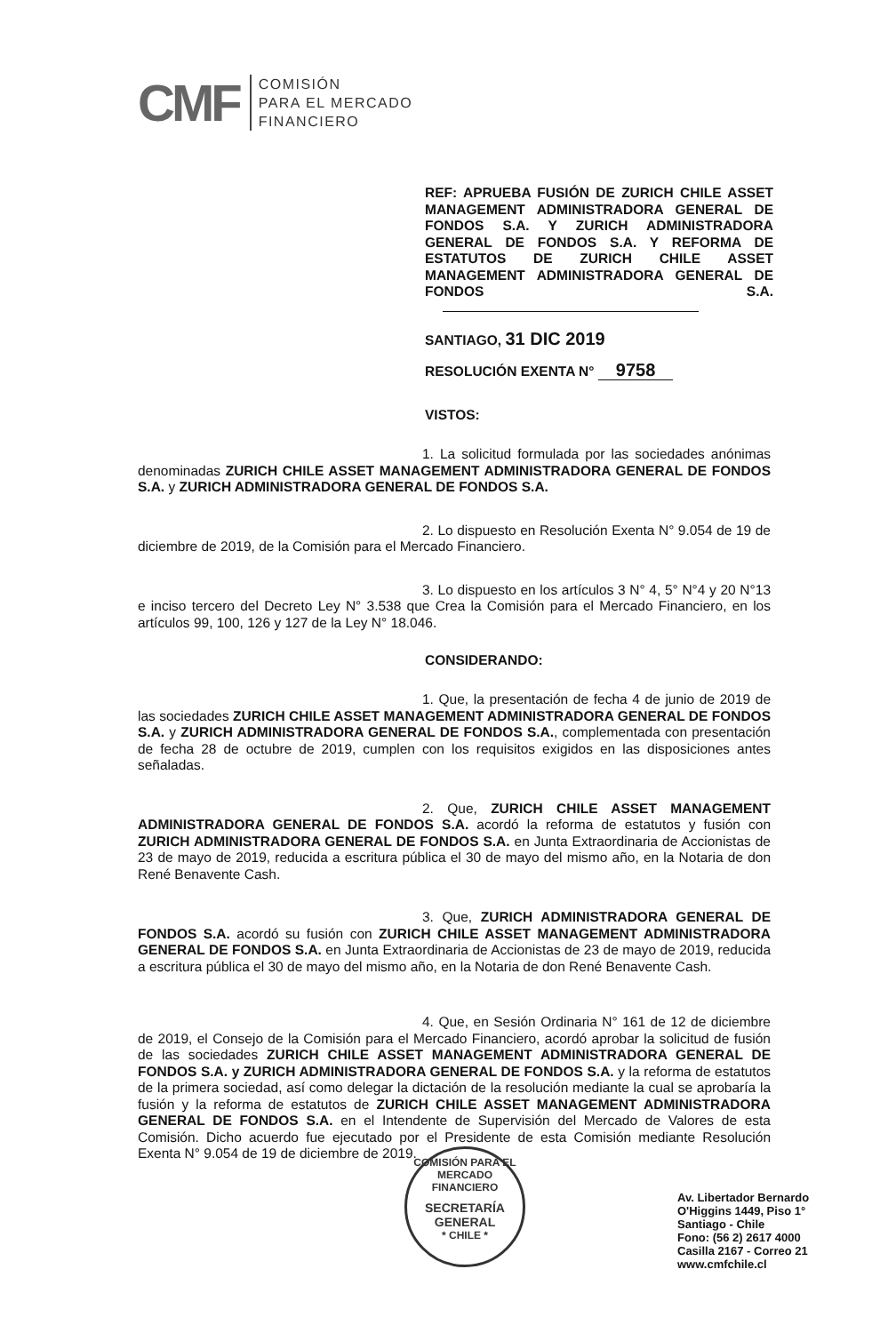CMF
COMISIÓN
PARA EL MERCADO
FINANCIERO
REF: APRUEBA FUSIÓN DE ZURICH CHILE ASSET MANAGEMENT ADMINISTRADORA GENERAL DE FONDOS S.A. Y ZURICH ADMINISTRADORA GENERAL DE FONDOS S.A. Y REFORMA DE ESTATUTOS DE ZURICH CHILE ASSET MANAGEMENT ADMINISTRADORA GENERAL DE FONDOS S.A.
SANTIAGO, 31 DIC 2019
RESOLUCIÓN EXENTA N° 9758
VISTOS:
1. La solicitud formulada por las sociedades anónimas denominadas ZURICH CHILE ASSET MANAGEMENT ADMINISTRADORA GENERAL DE FONDOS S.A. y ZURICH ADMINISTRADORA GENERAL DE FONDOS S.A.
2. Lo dispuesto en Resolución Exenta N° 9.054 de 19 de diciembre de 2019, de la Comisión para el Mercado Financiero.
3. Lo dispuesto en los artículos 3 N° 4, 5° N°4 y 20 N°13 e inciso tercero del Decreto Ley N° 3.538 que Crea la Comisión para el Mercado Financiero, en los artículos 99, 100, 126 y 127 de la Ley N° 18.046.
CONSIDERANDO:
1. Que, la presentación de fecha 4 de junio de 2019 de las sociedades ZURICH CHILE ASSET MANAGEMENT ADMINISTRADORA GENERAL DE FONDOS S.A. y ZURICH ADMINISTRADORA GENERAL DE FONDOS S.A., complementada con presentación de fecha 28 de octubre de 2019, cumplen con los requisitos exigidos en las disposiciones antes señaladas.
2. Que, ZURICH CHILE ASSET MANAGEMENT ADMINISTRADORA GENERAL DE FONDOS S.A. acordó la reforma de estatutos y fusión con ZURICH ADMINISTRADORA GENERAL DE FONDOS S.A. en Junta Extraordinaria de Accionistas de 23 de mayo de 2019, reducida a escritura pública el 30 de mayo del mismo año, en la Notaria de don René Benavente Cash.
3. Que, ZURICH ADMINISTRADORA GENERAL DE FONDOS S.A. acordó su fusión con ZURICH CHILE ASSET MANAGEMENT ADMINISTRADORA GENERAL DE FONDOS S.A. en Junta Extraordinaria de Accionistas de 23 de mayo de 2019, reducida a escritura pública el 30 de mayo del mismo año, en la Notaria de don René Benavente Cash.
4. Que, en Sesión Ordinaria N° 161 de 12 de diciembre de 2019, el Consejo de la Comisión para el Mercado Financiero, acordó aprobar la solicitud de fusión de las sociedades ZURICH CHILE ASSET MANAGEMENT ADMINISTRADORA GENERAL DE FONDOS S.A. y ZURICH ADMINISTRADORA GENERAL DE FONDOS S.A. y la reforma de estatutos de la primera sociedad, así como delegar la dictación de la resolución mediante la cual se aprobaría la fusión y la reforma de estatutos de ZURICH CHILE ASSET MANAGEMENT ADMINISTRADORA GENERAL DE FONDOS S.A. en el Intendente de Supervisión del Mercado de Valores de esta Comisión. Dicho acuerdo fue ejecutado por el Presidente de esta Comisión mediante Resolución Exenta N° 9.054 de 19 de diciembre de 2019.
COMISIÓN PARA EL MERCADO FINANCIERO
SECRETARÍA
GENERAL
* CHILE *
Av. Libertador Bernardo
O'Higgins 1449, Piso 1°
Santiago - Chile
Fono: (56 2) 2617 4000
Casilla 2167 - Correo 21
www.cmfchile.cl